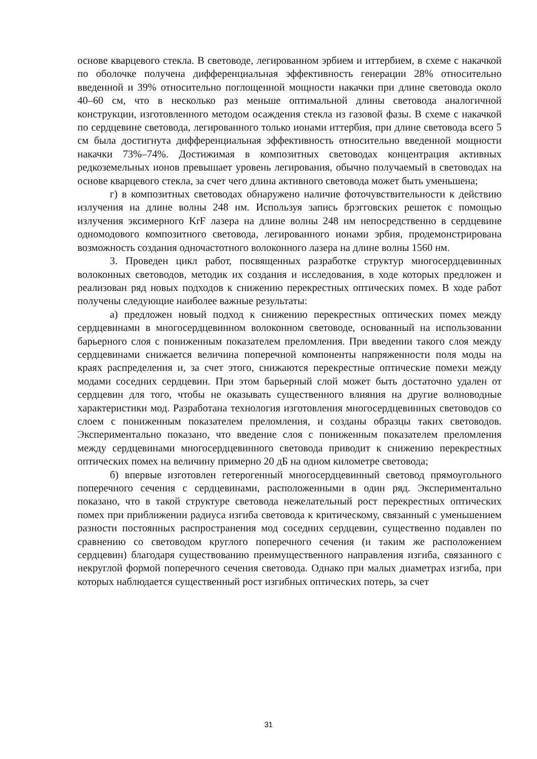основе кварцевого стекла. В световоде, легированном эрбием и иттербием, в схеме с накачкой по оболочке получена дифференциальная эффективность генерации 28% относительно введенной и 39% относительно поглощенной мощности накачки при длине световода около 40–60 см, что в несколько раз меньше оптимальной длины световода аналогичной конструкции, изготовленного методом осаждения стекла из газовой фазы. В схеме с накачкой по сердцевине световода, легированного только ионами иттербия, при длине световода всего 5 см была достигнута дифференциальная эффективность относительно введенной мощности накачки 73%–74%. Достижимая в композитных световодах концентрация активных редкоземельных ионов превышает уровень легирования, обычно получаемый в световодах на основе кварцевого стекла, за счет чего длина активного световода может быть уменьшена;
г) в композитных световодах обнаружено наличие фоточувствительности к действию излучения на длине волны 248 нм. Используя запись брэгговских решеток с помощью излучения эксимерного KrF лазера на длине волны 248 нм непосредственно в сердцевине одномодового композитного световода, легированного ионами эрбия, продемонстрирована возможность создания одночастотного волоконного лазера на длине волны 1560 нм.
3. Проведен цикл работ, посвященных разработке структур многосердцевинных волоконных световодов, методик их создания и исследования, в ходе которых предложен и реализован ряд новых подходов к снижению перекрестных оптических помех. В ходе работ получены следующие наиболее важные результаты:
а) предложен новый подход к снижению перекрестных оптических помех между сердцевинами в многосердцевинном волоконном световоде, основанный на использовании барьерного слоя с пониженным показателем преломления. При введении такого слоя между сердцевинами снижается величина поперечной компоненты напряженности поля моды на краях распределения и, за счет этого, снижаются перекрестные оптические помехи между модами соседних сердцевин. При этом барьерный слой может быть достаточно удален от сердцевин для того, чтобы не оказывать существенного влияния на другие волноводные характеристики мод. Разработана технология изготовления многосердцевинных световодов со слоем с пониженным показателем преломления, и созданы образцы таких световодов. Экспериментально показано, что введение слоя с пониженным показателем преломления между сердцевинами многосердцевинного световода приводит к снижению перекрестных оптических помех на величину примерно 20 дБ на одном километре световода;
б) впервые изготовлен гетерогенный многосердцевинный световод прямоугольного поперечного сечения с сердцевинами, расположенными в один ряд. Экспериментально показано, что в такой структуре световода нежелательный рост перекрестных оптических помех при приближении радиуса изгиба световода к критическому, связанный с уменьшением разности постоянных распространения мод соседних сердцевин, существенно подавлен по сравнению со световодом круглого поперечного сечения (и таким же расположением сердцевин) благодаря существованию преимущественного направления изгиба, связанного с некруглой формой поперечного сечения световода. Однако при малых диаметрах изгиба, при которых наблюдается существенный рост изгибных оптических потерь, за счет
31